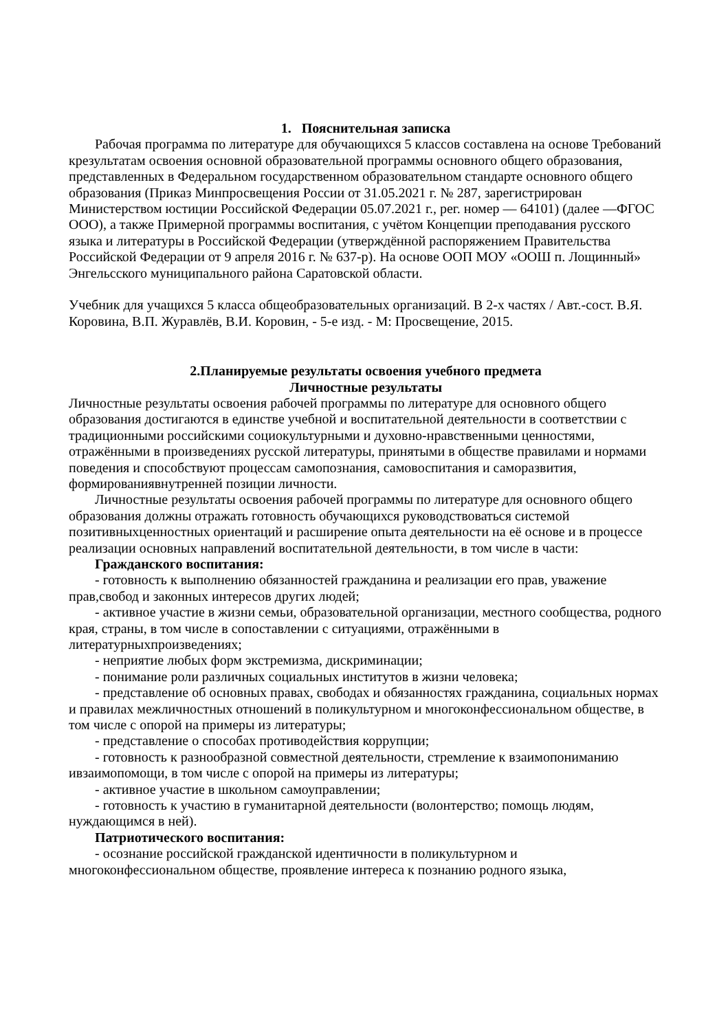1. Пояснительная записка
Рабочая программа по литературе для обучающихся 5 классов составлена на основе Требований крезультатам освоения основной образовательной программы основного общего образования, представленных в Федеральном государственном образовательном стандарте основного общего образования (Приказ Минпросвещения России от 31.05.2021 г. № 287, зарегистрирован Министерством юстиции Российской Федерации 05.07.2021 г., рег. номер — 64101) (далее —ФГОС ООО), а также Примерной программы воспитания, с учётом Концепции преподавания русского языка и литературы в Российской Федерации (утверждённой распоряжением Правительства Российской Федерации от 9 апреля 2016 г. № 637-р). На основе ООП МОУ «ООШ п. Лощинный» Энгельсского муниципального района Саратовской области.
Учебник для учащихся 5 класса общеобразовательных организаций. В 2-х частях / Авт.-сост. В.Я. Коровина, В.П. Журавлёв, В.И. Коровин, - 5-е изд. - М: Просвещение, 2015.
2.Планируемые результаты освоения учебного предмета
Личностные результаты
Личностные результаты освоения рабочей программы по литературе для основного общего образования достигаются в единстве учебной и воспитательной деятельности в соответствии с традиционными российскими социокультурными и духовно-нравственными ценностями, отражёнными в произведениях русской литературы, принятыми в обществе правилами и нормами поведения и способствуют процессам самопознания, самовоспитания и саморазвития, формированиявнутренней позиции личности.
Личностные результаты освоения рабочей программы по литературе для основного общего образования должны отражать готовность обучающихся руководствоваться системой позитивныхценностных ориентаций и расширение опыта деятельности на её основе и в процессе реализации основных направлений воспитательной деятельности, в том числе в части:
Гражданского воспитания:
- готовность к выполнению обязанностей гражданина и реализации его прав, уважение прав,свобод и законных интересов других людей;
- активное участие в жизни семьи, образовательной организации, местного сообщества, родного края, страны, в том числе в сопоставлении с ситуациями, отражёнными в литературныхпроизведениях;
- неприятие любых форм экстремизма, дискриминации;
- понимание роли различных социальных институтов в жизни человека;
- представление об основных правах, свободах и обязанностях гражданина, социальных нормах и правилах межличностных отношений в поликультурном и многоконфессиональном обществе, в том числе с опорой на примеры из литературы;
- представление о способах противодействия коррупции;
- готовность к разнообразной совместной деятельности, стремление к взаимопониманию ивзаимопомощи, в том числе с опорой на примеры из литературы;
- активное участие в школьном самоуправлении;
- готовность к участию в гуманитарной деятельности (волонтерство; помощь людям, нуждающимся в ней).
Патриотического воспитания:
- осознание российской гражданской идентичности в поликультурном и многоконфессиональном обществе, проявление интереса к познанию родного языка,